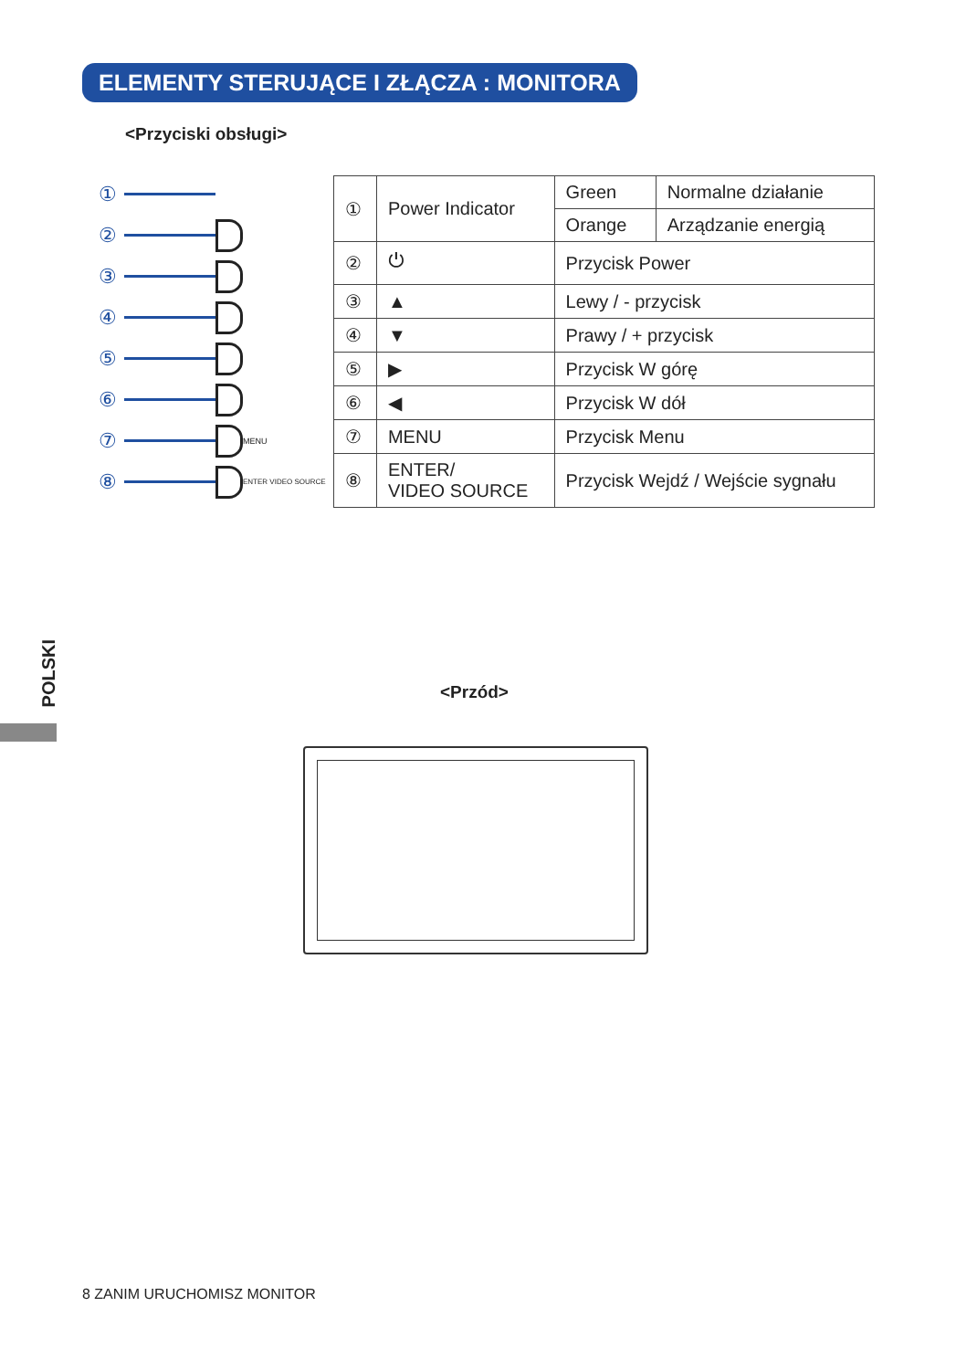ELEMENTY STERUJĄCE I ZŁĄCZA : MONITORA
<Przyciski obsługi>
①
②
③
④
⑤
⑥
⑦ MENU
⑧ ENTER VIDEO SOURCE
| ① | Power Indicator | Green | Normalne działanie |
| | | Orange | Arządzanie energią |
| ② | ⏻ | Przycisk Power | |
| ③ | ▲ | Lewy / - przycisk | |
| ④ | ▼ | Prawy / + przycisk | |
| ⑤ | ▶ | Przycisk W górę | |
| ⑥ | ◀ | Przycisk W dół | |
| ⑦ | MENU | Przycisk Menu | |
| ⑧ | ENTER/ VIDEO SOURCE | Przycisk Wejdź / Wejście sygnału | |
POLSKI
<Przód>
8 ZANIM URUCHOMISZ MONITOR